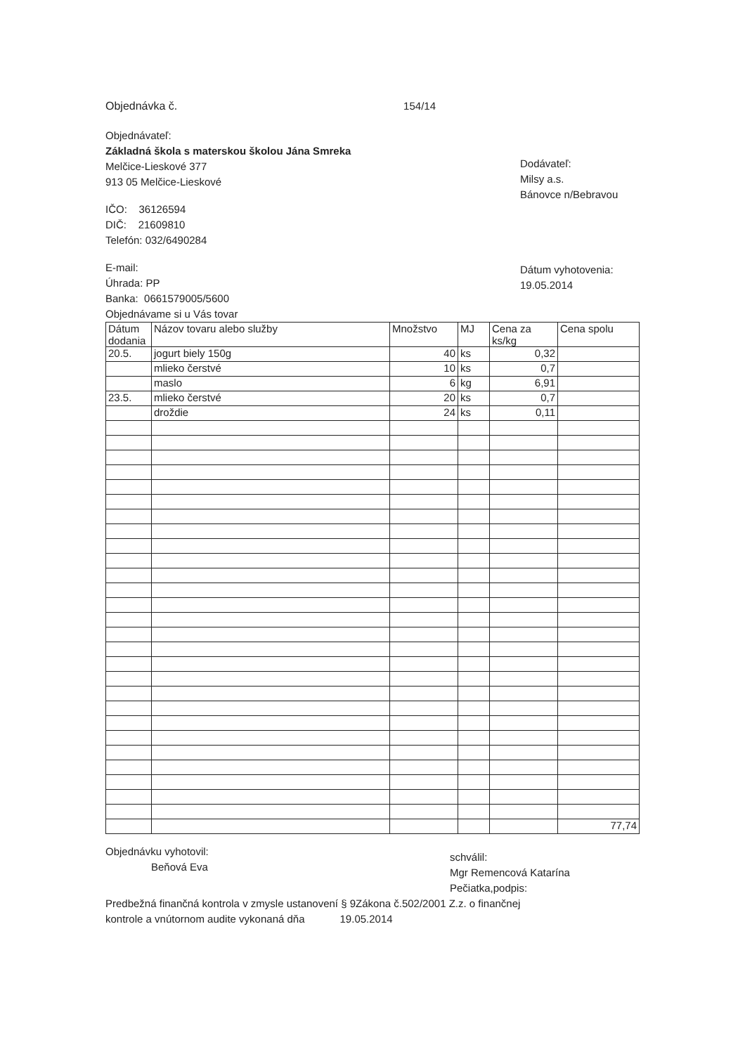Objednávka č. 154/14
Objednávateľ:
Základná škola s materskou školou Jána Smreka
Melčice-Lieskové 377
913 05 Melčice-Lieskové
IČO: 36126594
DIČ: 21609810
Telefón: 032/6490284
E-mail:
Úhrada: PP
Banka: 0661579005/5600
Objednávame si u Vás tovar
Dodávateľ:
Milsy a.s.
Bánovce n/Bebravou
Dátum vyhotovenia:
19.05.2014
| Dátum dodania | Názov tovaru alebo služby | Množstvo | MJ | Cena za ks/kg | Cena spolu |
| --- | --- | --- | --- | --- | --- |
| 20.5. | jogurt biely 150g | 40 | ks | 0,32 | |
| | mlieko čerstvé | 10 | ks | 0,7 | |
| | maslo | 6 | kg | 6,91 | |
| 23.5. | mlieko čerstvé | 20 | ks | 0,7 | |
| | droždie | 24 | ks | 0,11 | |
| | | | | | 77,74 |
Objednávku vyhotovil:
Beňová Eva
schválil:
Mgr Remencová Katarína
Pečiatka,podpis:
Predbežná finančná kontrola v zmysle ustanovení § 9Zákona č.502/2001 Z.z. o finančnej
kontrole a vnútornom audite vykonaná dňa 19.05.2014